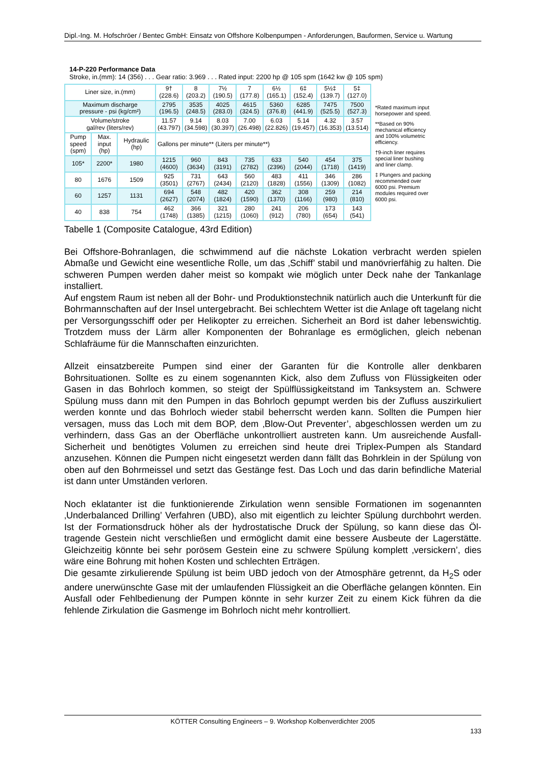Dipl.-Ing. M. Hofschröer / Bentec GmbH: Einsatz von Offshore Kolbenpumpen - Anforderungen, Bauformen, Service u. Wartung
14-P-220 Performance Data
Stroke, in.(mm): 14 (356) . . . Gear ratio: 3.969 . . . Rated input: 2200 hp @ 105 spm (1642 kw @ 105 spm)
| Liner size, in.(mm) | | | 9† (228.6) | 8 (203.2) | 7½ (190.5) | 7 (177.8) | 6½ (165.1) | 6‡ (152.4) | 5½‡ (139.7) | 5‡ (127.0) |
| Maximum discharge pressure - psi (kg/cm²) | | | 2795 (196.5) | 3535 (248.5) | 4025 (283.0) | 4615 (324.5) | 5360 (376.8) | 6285 (441.9) | 7475 (525.5) | 7500 (527.3) |
| Volume/stroke gal/rev (liters/rev) | | | 11.57 (43.797) | 9.14 (34.598) | 8.03 (30.397) | 7.00 (26.498) | 6.03 (22.826) | 5.14 (19.457) | 4.32 (16.353) | 3.57 (13.514) |
| Pump speed (spm) | Max. input (hp) | Hydraulic (hp) | Gallons per minute** (Liters per minute**) | | | | | | | |
| 105* | 2200* | 1980 | 1215 (4600) | 960 (3634) | 843 (3191) | 735 (2782) | 633 (2396) | 540 (2044) | 454 (1718) | 375 (1419) |
| 80 | 1676 | 1509 | 925 (3501) | 731 (2767) | 643 (2434) | 560 (2120) | 483 (1828) | 411 (1556) | 346 (1309) | 286 (1082) |
| 60 | 1257 | 1131 | 694 (2627) | 548 (2074) | 482 (1824) | 420 (1590) | 362 (1370) | 308 (1166) | 259 (980) | 214 (810) |
| 40 | 838 | 754 | 462 (1748) | 366 (1385) | 321 (1215) | 280 (1060) | 241 (912) | 206 (780) | 173 (654) | 143 (541) |
*Rated maximum input horsepower and speed.
**Based on 90% mechanical efficiency and 100% volumetric efficiency.
†9-inch liner requires special liner bushing and liner clamp.
‡ Plungers and packing recommended over 6000 psi. Premium modules required over 6000 psi.
Tabelle 1 (Composite Catalogue, 43rd Edition)
Bei Offshore-Bohranlagen, die schwimmend auf die nächste Lokation verbracht werden spielen Abmaße und Gewicht eine wesentliche Rolle, um das ‚Schiff’ stabil und manövrierfähig zu halten. Die schweren Pumpen werden daher meist so kompakt wie möglich unter Deck nahe der Tankanlage installiert.
Auf engstem Raum ist neben all der Bohr- und Produktionstechnik natürlich auch die Unterkunft für die Bohrmannschaften auf der Insel untergebracht. Bei schlechtem Wetter ist die Anlage oft tagelang nicht per Versorgungsschiff oder per Helikopter zu erreichen. Sicherheit an Bord ist daher lebenswichtig. Trotzdem muss der Lärm aller Komponenten der Bohranlage es ermöglichen, gleich nebenan Schlafräume für die Mannschaften einzurichten.
Allzeit einsatzbereite Pumpen sind einer der Garanten für die Kontrolle aller denkbaren Bohrsituationen. Sollte es zu einem sogenannten Kick, also dem Zufluss von Flüssigkeiten oder Gasen in das Bohrloch kommen, so steigt der Spülflüssigkeitstand im Tanksystem an. Schwere Spülung muss dann mit den Pumpen in das Bohrloch gepumpt werden bis der Zufluss auszirkuliert werden konnte und das Bohrloch wieder stabil beherrscht werden kann. Sollten die Pumpen hier versagen, muss das Loch mit dem BOP, dem ‚Blow-Out Preventer’, abgeschlossen werden um zu verhindern, dass Gas an der Oberfläche unkontrolliert austreten kann. Um ausreichende Ausfall-Sicherheit und benötigtes Volumen zu erreichen sind heute drei Triplex-Pumpen als Standard anzusehen. Können die Pumpen nicht eingesetzt werden dann fällt das Bohrklein in der Spülung von oben auf den Bohrmeissel und setzt das Gestänge fest. Das Loch und das darin befindliche Material ist dann unter Umständen verloren.
Noch eklatanter ist die funktionierende Zirkulation wenn sensible Formationen im sogenannten ‚Underbalanced Drilling’ Verfahren (UBD), also mit eigentlich zu leichter Spülung durchbohrt werden. Ist der Formationsdruck höher als der hydrostatische Druck der Spülung, so kann diese das Öl-tragende Gestein nicht verschließen und ermöglicht damit eine bessere Ausbeute der Lagerstätte. Gleichzeitig könnte bei sehr porösem Gestein eine zu schwere Spülung komplett ‚versickern’, dies wäre eine Bohrung mit hohen Kosten und schlechten Erträgen.
Die gesamte zirkulierende Spülung ist beim UBD jedoch von der Atmosphäre getrennt, da H<sub>2</sub>S oder andere unerwünschte Gase mit der umlaufenden Flüssigkeit an die Oberfläche gelangen könnten. Ein Ausfall oder Fehlbedienung der Pumpen könnte in sehr kurzer Zeit zu einem Kick führen da die fehlende Zirkulation die Gasmenge im Bohrloch nicht mehr kontrolliert.
KÖTTER Consulting Engineers – 9. Workshop Kolbenverdichter 2005
133